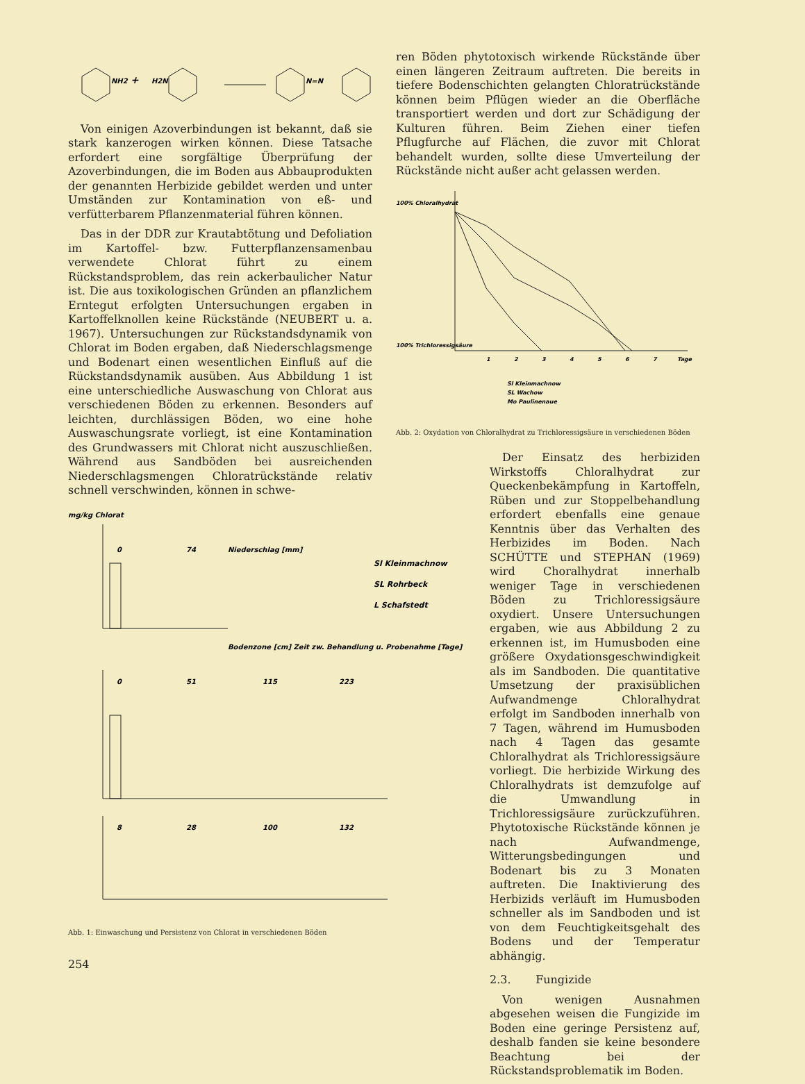NH2
+
H2N
N=N
Von einigen Azoverbindungen ist bekannt, daß sie stark kanzerogen wirken können. Diese Tatsache erfordert eine sorgfältige Überprüfung der Azoverbindungen, die im Boden aus Abbauprodukten der genannten Herbizide gebildet werden und unter Umständen zur Kontamination von eß- und verfütterbarem Pflanzenmaterial führen können.
Das in der DDR zur Krautabtötung und Defoliation im Kartoffel- bzw. Futterpflanzensamenbau verwendete Chlorat führt zu einem Rückstandsproblem, das rein ackerbaulicher Natur ist. Die aus toxikologischen Gründen an pflanzlichem Erntegut erfolgten Untersuchungen ergaben in Kartoffelknollen keine Rückstände (NEUBERT u. a. 1967). Untersuchungen zur Rückstandsdynamik von Chlorat im Boden ergaben, daß Niederschlagsmenge und Bodenart einen wesentlichen Einfluß auf die Rückstandsdynamik ausüben. Aus Abbildung 1 ist eine unterschiedliche Auswaschung von Chlorat aus verschiedenen Böden zu erkennen. Besonders auf leichten, durchlässigen Böden, wo eine hohe Auswaschungsrate vorliegt, ist eine Kontamination des Grundwassers mit Chlorat nicht auszuschließen. Während aus Sandböden bei ausreichenden Niederschlagsmengen Chloratrückstände relativ schnell verschwinden, können in schwe-
mg/kg Chlorat
0
74
Niederschlag [mm]
Sl Kleinmachnow
SL Rohrbeck
L Schafstedt
Bodenzone [cm] Zeit zw. Behandlung u. Probenahme [Tage]
0
51
115
223
8
28
100
132
Abb. 1: Einwaschung und Persistenz von Chlorat in verschiedenen Böden
254
ren Böden phytotoxisch wirkende Rückstände über einen längeren Zeitraum auftreten. Die bereits in tiefere Bodenschichten gelangten Chloratrückstände können beim Pflügen wieder an die Oberfläche transportiert werden und dort zur Schädigung der Kulturen führen. Beim Ziehen einer tiefen Pflugfurche auf Flächen, die zuvor mit Chlorat behandelt wurden, sollte diese Umverteilung der Rückstände nicht außer acht gelassen werden.
100% Chloralhydrat
100% Trichloressigsäure
1
2
3
4
5
6
7
Tage
Sl Kleinmachnow
SL Wachow
Mo Paulinenaue
Abb. 2: Oxydation von Chloralhydrat zu Trichloressigsäure in verschiedenen Böden
Der Einsatz des herbiziden Wirkstoffs Chloralhydrat zur Queckenbekämpfung in Kartoffeln, Rüben und zur Stoppelbehandlung erfordert ebenfalls eine genaue Kenntnis über das Verhalten des Herbizides im Boden. Nach SCHÜTTE und STEPHAN (1969) wird Choralhydrat innerhalb weniger Tage in verschiedenen Böden zu Trichloressigsäure oxydiert. Unsere Untersuchungen ergaben, wie aus Abbildung 2 zu erkennen ist, im Humusboden eine größere Oxydationsgeschwindigkeit als im Sandboden. Die quantitative Umsetzung der praxisüblichen Aufwandmenge Chloralhydrat erfolgt im Sandboden innerhalb von 7 Tagen, während im Humusboden nach 4 Tagen das gesamte Chloralhydrat als Trichloressigsäure vorliegt. Die herbizide Wirkung des Chloralhydrats ist demzufolge auf die Umwandlung in Trichloressigsäure zurückzuführen. Phytotoxische Rückstände können je nach Aufwandmenge, Witterungsbedingungen und Bodenart bis zu 3 Monaten auftreten. Die Inaktivierung des Herbizids verläuft im Humusboden schneller als im Sandboden und ist von dem Feuchtigkeitsgehalt des Bodens und der Temperatur abhängig.
2.3. Fungizide
Von wenigen Ausnahmen abgesehen weisen die Fungizide im Boden eine geringe Persistenz auf, deshalb fanden sie keine besondere Beachtung bei der Rückstandsproblematik im Boden.